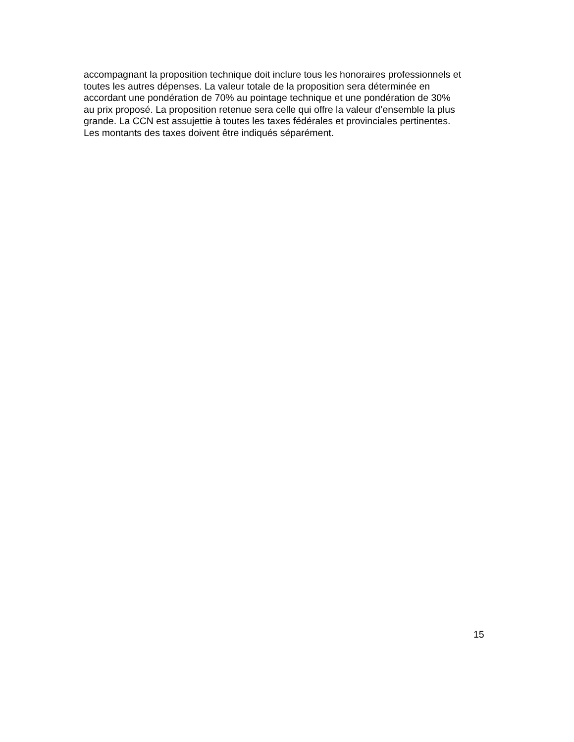accompagnant la proposition technique doit inclure tous les honoraires professionnels et
toutes les autres dépenses. La valeur totale de la proposition sera déterminée en
accordant une pondération de 70% au pointage technique et une pondération de 30%
au prix proposé. La proposition retenue sera celle qui offre la valeur d’ensemble la plus
grande. La CCN est assujettie à toutes les taxes fédérales et provinciales pertinentes.
Les montants des taxes doivent être indiqués séparément.
15